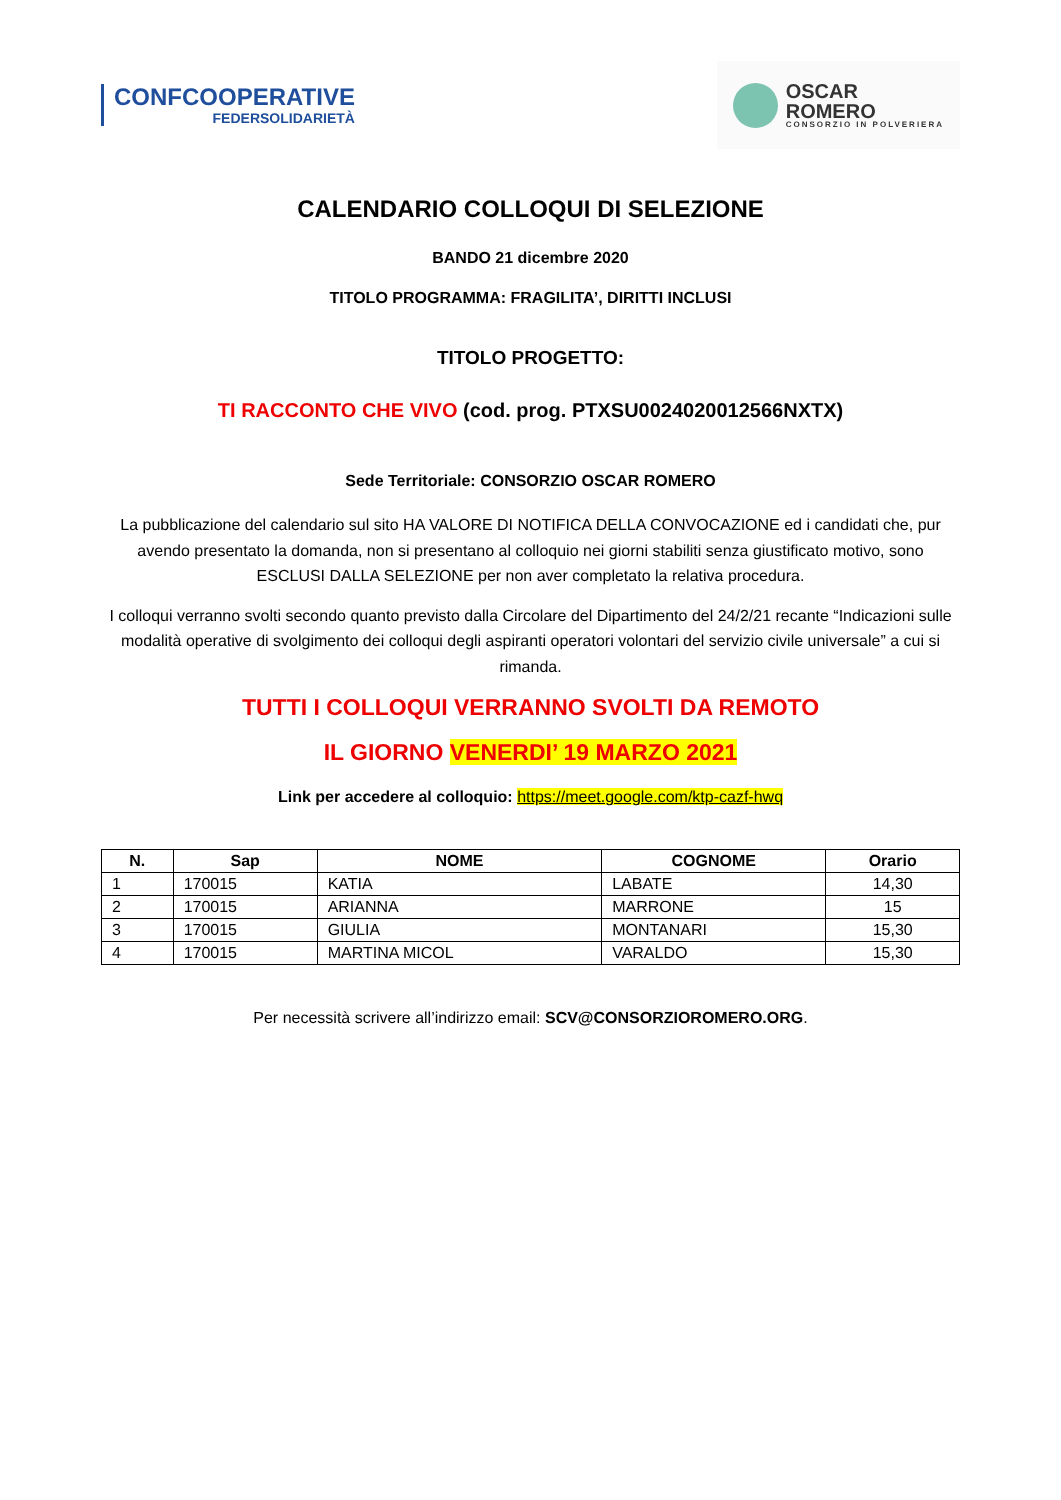CONFCOOPERATIVE
FEDERSOLIDARIETÀ
OSCAR
ROMERO
CONSORZIO IN POLVERIERA
CALENDARIO COLLOQUI DI SELEZIONE
BANDO 21 dicembre 2020
TITOLO PROGRAMMA: FRAGILITA’, DIRITTI INCLUSI
TITOLO PROGETTO:
TI RACCONTO CHE VIVO (cod. prog. PTXSU0024020012566NXTX)
Sede Territoriale: CONSORZIO OSCAR ROMERO
La pubblicazione del calendario sul sito HA VALORE DI NOTIFICA DELLA CONVOCAZIONE ed i candidati che, pur avendo presentato la domanda, non si presentano al colloquio nei giorni stabiliti senza giustificato motivo, sono ESCLUSI DALLA SELEZIONE per non aver completato la relativa procedura.
I colloqui verranno svolti secondo quanto previsto dalla Circolare del Dipartimento del 24/2/21 recante “Indicazioni sulle modalità operative di svolgimento dei colloqui degli aspiranti operatori volontari del servizio civile universale” a cui si rimanda.
TUTTI I COLLOQUI VERRANNO SVOLTI DA REMOTO
IL GIORNO VENERDI’ 19 MARZO 2021
Link per accedere al colloquio: https://meet.google.com/ktp-cazf-hwq
| N. | Sap | NOME | COGNOME | Orario |
| --- | --- | --- | --- | --- |
| 1 | 170015 | KATIA | LABATE | 14,30 |
| 2 | 170015 | ARIANNA | MARRONE | 15 |
| 3 | 170015 | GIULIA | MONTANARI | 15,30 |
| 4 | 170015 | MARTINA MICOL | VARALDO | 15,30 |
Per necessità scrivere all’indirizzo email: SCV@CONSORZIOROMERO.ORG.